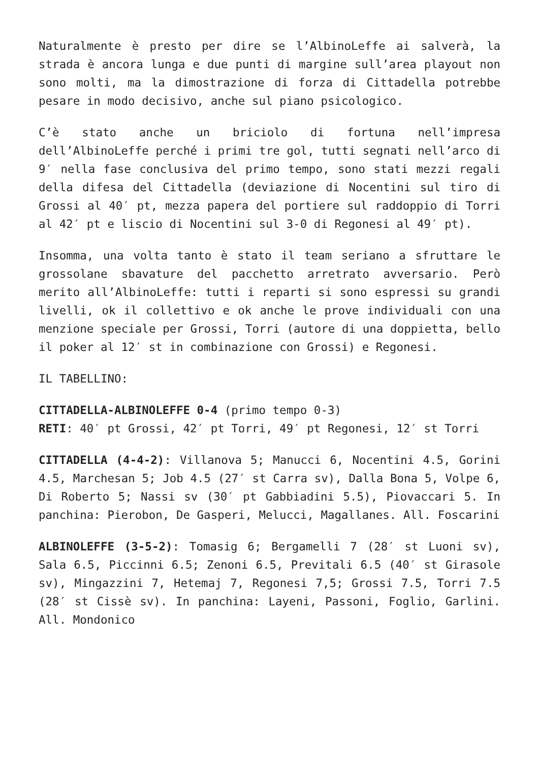Naturalmente è presto per dire se l’AlbinoLeffe ai salverà, la strada è ancora lunga e due punti di margine sull’area playout non sono molti, ma la dimostrazione di forza di Cittadella potrebbe pesare in modo decisivo, anche sul piano psicologico.
C’è stato anche un briciolo di fortuna nell’impresa dell’AlbinoLeffe perché i primi tre gol, tutti segnati nell’arco di 9′ nella fase conclusiva del primo tempo, sono stati mezzi regali della difesa del Cittadella (deviazione di Nocentini sul tiro di Grossi al 40′ pt, mezza papera del portiere sul raddoppio di Torri al 42′ pt e liscio di Nocentini sul 3-0 di Regonesi al 49′ pt).
Insomma, una volta tanto è stato il team seriano a sfruttare le grossolane sbavature del pacchetto arretrato avversario. Però merito all’AlbinoLeffe: tutti i reparti si sono espressi su grandi livelli, ok il collettivo e ok anche le prove individuali con una menzione speciale per Grossi, Torri (autore di una doppietta, bello il poker al 12′ st in combinazione con Grossi) e Regonesi.
IL TABELLINO:
CITTADELLA-ALBINOLEFFE 0-4 (primo tempo 0-3)
RETI: 40′ pt Grossi, 42′ pt Torri, 49′ pt Regonesi, 12′ st Torri
CITTADELLA (4-4-2): Villanova 5; Manucci 6, Nocentini 4.5, Gorini 4.5, Marchesan 5; Job 4.5 (27′ st Carra sv), Dalla Bona 5, Volpe 6, Di Roberto 5; Nassi sv (30′ pt Gabbiadini 5.5), Piovaccari 5. In panchina: Pierobon, De Gasperi, Melucci, Magallanes. All. Foscarini
ALBINOLEFFE (3-5-2): Tomasig 6; Bergamelli 7 (28′ st Luoni sv), Sala 6.5, Piccinni 6.5; Zenoni 6.5, Previtali 6.5 (40′ st Girasole sv), Mingazzini 7, Hetemaj 7, Regonesi 7,5; Grossi 7.5, Torri 7.5 (28′ st Cissè sv). In panchina: Layeni, Passoni, Foglio, Garlini. All. Mondonico